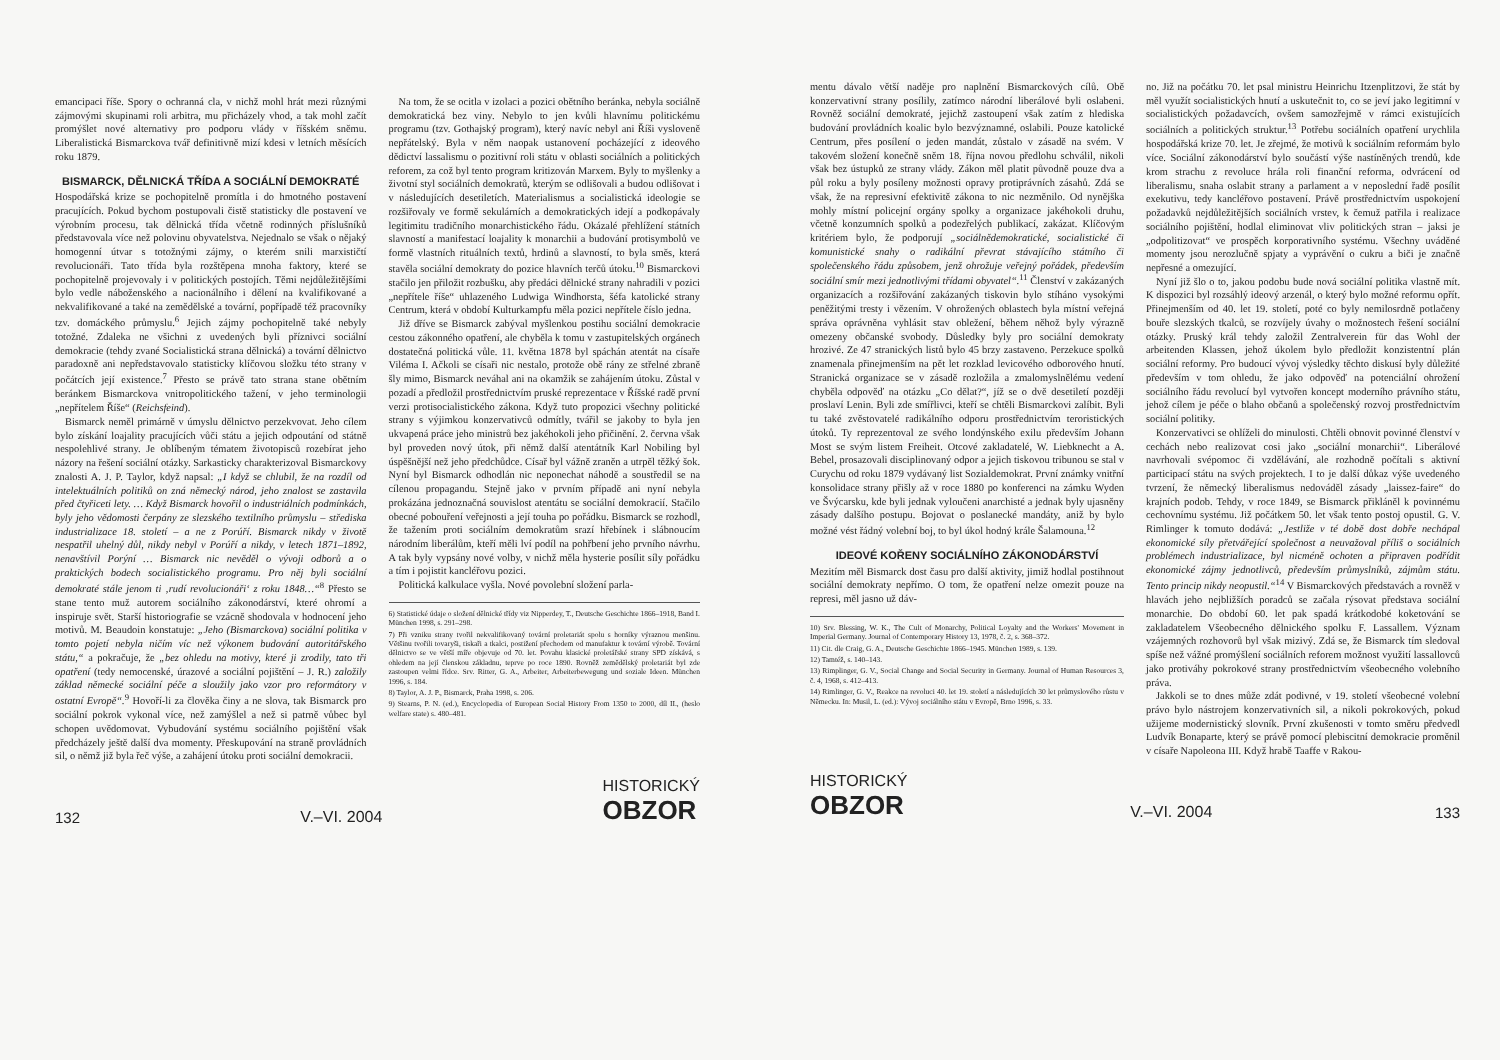emancipaci říše. Spory o ochranná cla, v nichž mohl hrát mezi různými zájmovými skupinami roli arbitra, mu přicházely vhod, a tak mohl začít promýšlet nové alternativy pro podporu vlády v říšském sněmu. Liberalistická Bismarckova tvář definitivně mizí kdesi v letních měsících roku 1879.
BISMARCK, DĚLNICKÁ TŘÍDA A SOCIÁLNÍ DEMOKRATÉ
Hospodářská krize se pochopitelně promítla i do hmotného postavení pracujících. Pokud bychom postupovali čistě statisticky dle postavení ve výrobním procesu, tak dělnická třída včetně rodinných příslušníků představovala více než polovinu obyvatelstva. Nejednalo se však o nějaký homogenní útvar s totožnými zájmy, o kterém snili marxističtí revolucionáři. Tato třída byla rozštěpena mnoha faktory, které se pochopitelně projevovaly i v politických postojích. Těmi nejdůležitějšími bylo vedle náboženského a nacionálního i dělení na kvalifikované a nekvalifikované a také na zemědělské a tovární, popřípadě též pracovníky tzv. domáckého průmyslu.<sup>6</sup> Jejich zájmy pochopitelně také nebyly totožné. Zdaleka ne všichni z uvedených byli příznivci sociální demokracie (tehdy zvané Socialistická strana dělnická) a tovární dělnictvo paradoxně ani nepředstavovalo statisticky klíčovou složku této strany v počátcích její existence.<sup>7</sup> Přesto se právě tato strana stane obětním beránkem Bismarckova vnitropolitického tažení, v jeho terminologii „nepřítelem Říše“ (Reichsfeind).
Bismarck neměl primárně v úmyslu dělnictvo perzekvovat. Jeho cílem bylo získání loajality pracujících vůči státu a jejich odpoutání od státně nespolehlivé strany. Je oblíbeným tématem životopisců rozebírat jeho názory na řešení sociální otázky. Sarkasticky charakterizoval Bismarckovy znalosti A. J. P. Taylor, když napsal: „I když se chlubil, že na rozdíl od intelektuálních politiků on zná německý národ, jeho znalost se zastavila před čtyřiceti lety. … Když Bismarck hovořil o industriálních podmínkách, byly jeho vědomosti čerpány ze slezského textilního průmyslu – střediska industrializace 18. století – a ne z Porúří. Bismarck nikdy v životě nespatřil uhelný důl, nikdy nebyl v Porúří a nikdy, v letech 1871–1892, nenavštívil Porýní … Bismarck nic nevěděl o vývoji odborů a o praktických bodech socialistického programu. Pro něj byli sociální demokraté stále jenom ti ‚rudí revolucionáři‘ z roku 1848…“<sup>8</sup> Přesto se stane tento muž autorem sociálního zákonodárství, které ohromí a inspiruje svět. Starší historiografie se vzácně shodovala v hodnocení jeho motivů. M. Beaudoin konstatuje: „Jeho (Bismarckova) sociální politika v tomto pojetí nebyla ničím víc než výkonem budování autoritářského státu,“ a pokračuje, že „bez ohledu na motivy, které ji zrodily, tato tři opatření (tedy nemocenské, úrazové a sociální pojištění – J. R.) založily základ německé sociální péče a sloužily jako vzor pro reformátory v ostatní Evropě“.<sup>9</sup> Hovoří-li za člověka činy a ne slova, tak Bismarck pro sociální pokrok vykonal více, než zamýšlel a než si patrně vůbec byl schopen uvědomovat. Vybudování systému sociálního pojištění však předcházely ještě další dva momenty. Přeskupování na straně provládních sil, o němž již byla řeč výše, a zahájení útoku proti sociální demokracii.
Na tom, že se ocitla v izolaci a pozici obětního beránka, nebyla sociálně demokratická bez viny. Nebylo to jen kvůli hlavnímu politickému programu (tzv. Gothajský program), který navíc nebyl ani Říši vysloveně nepřátelský. Byla v něm naopak ustanovení pocházející z ideového dědictví lassalismu o pozitivní roli státu v oblasti sociálních a politických reforem, za což byl tento program kritizován Marxem. Byly to myšlenky a životní styl sociálních demokratů, kterým se odlišovali a budou odlišovat i v následujících desetiletích. Materialismus a socialistická ideologie se rozšiřovaly ve formě sekulárních a demokratických idejí a podkopávaly legitimitu tradičního monarchistického řádu. Okázalé přehlížení státních slavností a manifestací loajality k monarchii a budování protisymbolů ve formě vlastních rituálních textů, hrdinů a slavností, to byla směs, která stavěla sociální demokraty do pozice hlavních terčů útoku.<sup>10</sup> Bismarckovi stačilo jen přiložit rozbušku, aby předáci dělnické strany nahradili v pozici „nepřítele říše“ uhlazeného Ludwiga Windhorsta, šéfa katolické strany Centrum, která v období Kulturkampfu měla pozici nepřítele číslo jedna.
Již dříve se Bismarck zabýval myšlenkou postihu sociální demokracie cestou zákonného opatření, ale chyběla k tomu v zastupitelských orgánech dostatečná politická vůle. 11. května 1878 byl spáchán atentát na císaře Viléma I. Ačkoli se císaři nic nestalo, protože obě rány ze střelné zbraně šly mimo, Bismarck neváhal ani na okamžik se zahájením útoku. Zůstal v pozadí a předložil prostřednictvím pruské reprezentace v Říšské radě první verzi protisocialistického zákona. Když tuto propozici všechny politické strany s výjimkou konzervativců odmítly, tvářil se jakoby to byla jen ukvapená práce jeho ministrů bez jakéhokoli jeho přičinění. 2. června však byl proveden nový útok, při němž další atentátník Karl Nobiling byl úspěšnější než jeho předchůdce. Císař byl vážně zraněn a utrpěl těžký šok. Nyní byl Bismarck odhodlán nic neponechat náhodě a soustředil se na cílenou propagandu. Stejně jako v prvním případě ani nyní nebyla prokázána jednoznačná souvislost atentátu se sociální demokracií. Stačilo obecné pobouření veřejnosti a její touha po pořádku. Bismarck se rozhodl, že tažením proti sociálním demokratům srazí hřebínek i slábnoucím národním liberálům, kteří měli lví podíl na pohřbení jeho prvního návrhu. A tak byly vypsány nové volby, v nichž měla hysterie posílit síly pořádku a tím i pojistit kancléřovu pozici.
Politická kalkulace vyšla. Nové povolební složení parla-
6) Statistické údaje o složení dělnické třídy viz Nipperdey, T., Deutsche Geschichte 1866–1918, Band I. München 1998, s. 291–298.
7) Při vzniku strany tvořil nekvalifikovaný tovární proletariát spolu s horníky výraznou menšinu. Většinu tvořili tovaryši, tiskaři a tkalci, posti­žení přechodem od manufaktur k tovární výrobě. Tovární dělnictvo se ve větší míře objevuje od 70. let. Povahu klasické proletářské strany SPD získává, s ohledem na její členskou základnu, teprve po roce 1890. Rovněž zemědělský proletariát byl zde zastoupen velmi řídce. Srv. Ritter, G. A., Arbeiter, Arbeiterbewegung und soziale Ideen. München 1996, s. 184.
8) Taylor, A. J. P., Bismarck, Praha 1998, s. 206.
9) Stearns, P. N. (ed.), Encyclopedia of European Social History From 1350 to 2000, díl II., (heslo welfare state) s. 480–481.
132 V.–VI. 2004 HISTORICKÝ
OBZOR
mentu dávalo větší naděje pro naplnění Bismarckových cílů. Obě konzervativní strany posílily, zatímco národní liberálové byli oslabeni. Rovněž sociální demokraté, jejichž zastoupení však zatím z hlediska budování provládních koalic bylo bezvýznamné, oslabili. Pouze katolické Centrum, přes posílení o jeden mandát, zůstalo v zásadě na svém. V takovém složení konečně sněm 18. října novou předlohu schválil, nikoli však bez ústupků ze strany vlády. Zákon měl platit původně pouze dva a půl roku a byly posíleny možnosti opravy protiprávních zásahů. Zdá se však, že na represivní efektivitě zákona to nic nezměnilo. Od nynějška mohly místní policejní orgány spolky a organizace jakéhokoli druhu, včetně konzumních spolků a podezřelých publikací, zakázat. Klíčovým kritériem bylo, že podporují „sociálnědemokratické, socialistické či komunistické snahy o radikální převrat stávajícího státního či společenského řádu způsobem, jenž ohrožuje veřejný pořádek, především sociální smír mezi jednotlivými třídami obyvatel“.<sup>11</sup> Členství v zakázaných organizacích a rozšiřování zakázaných tiskovin bylo stíháno vysokými peněžitými tresty i vězením. V ohrožených oblastech byla místní veřejná správa oprávněna vyhlásit stav obležení, během něhož byly výrazně omezeny občanské svobody. Důsledky byly pro sociální demokraty hrozivé. Ze 47 stranických listů bylo 45 brzy zastaveno. Perzekuce spolků znamenala přinejmenším na pět let rozklad levicového odborového hnutí. Stranická organizace se v zásadě rozložila a zmalomyslnělému vedení chyběla odpověď na otázku „Co dělat?“, jíž se o dvě desetiletí později proslaví Lenin. Byli zde smířlivci, kteří se chtěli Bismarckovi zalíbit. Byli tu také zvěstovatelé radikálního odporu prostřednictvím teroristických útoků. Ty reprezentoval ze svého londýnského exilu především Johann Most se svým listem Freiheit. Otcové zakladatelé, W. Liebknecht a A. Bebel, prosazovali disciplinovaný odpor a jejich tiskovou tribunou se stal v Curychu od roku 1879 vydávaný list Sozialdemokrat. První známky vnitřní konsolidace strany přišly až v roce 1880 po konferenci na zámku Wyden ve Švýcarsku, kde byli jednak vyloučeni anarchisté a jednak byly ujasněny zásady dalšího postupu. Bojovat o poslanecké mandáty, aniž by bylo možné vést řádný volební boj, to byl úkol hodný krále Šalamouna.<sup>12</sup>
IDEOVÉ KOŘENY SOCIÁLNÍHO ZÁKONODÁRSTVÍ
Mezitím měl Bismarck dost času pro další aktivity, jimiž hodlal postihnout sociální demokraty nepřímo. O tom, že opatření nelze omezit pouze na represi, měl jasno už dáv-
10) Srv. Blessing, W. K., The Cult of Monarchy, Political Loyalty and the Workers' Movement in Imperial Germany. Journal of Contemporary History 13, 1978, č. 2, s. 368–372.
11) Cit. dle Craig, G. A., Deutsche Geschichte 1866–1945. München 1989, s. 139.
12) Tamtéž, s. 140–143.
13) Rimplinger, G. V., Social Change and Social Security in Germany. Journal of Human Resources 3, č. 4, 1968, s. 412–413.
14) Rimlinger, G. V., Reakce na revoluci 40. let 19. století a následujících 30 let průmyslového růstu v Německu. In: Musil, L. (ed.): Vývoj sociálního státu v Evropě, Brno 1996, s. 33.
no. Již na počátku 70. let psal ministru Heinrichu Itzenplitzovi, že stát by měl využít socialistických hnutí a uskutečnit to, co se jeví jako legitimní v socialistických požadavcích, ovšem samozřejmě v rámci existujících sociálních a politických struktur.<sup>13</sup> Potřebu sociálních opatření urychlila hospodářská krize 70. let. Je zřejmé, že motivů k sociálním reformám bylo více. Sociální zákonodárství bylo součástí výše nastíněných trendů, kde krom strachu z revoluce hrála roli finanční reforma, odvrácení od liberalismu, snaha oslabit strany a parlament a v neposlední řadě posílit exekutivu, tedy kancléřovo postavení. Právě prostřednictvím uspokojení požadavků nejdůležitějších sociálních vrstev, k čemuž patřila i realizace sociálního pojištění, hodlal eliminovat vliv politických stran – jaksi je „odpolitizovat“ ve prospěch korporativního systému. Všechny uváděné momenty jsou nerozlučně spjaty a vyprávění o cukru a biči je značně nepřesné a omezující.
Nyní již šlo o to, jakou podobu bude nová sociální politika vlastně mít. K dispozici byl rozsáhlý ideový arzenál, o který bylo možné reformu opřít. Přinejmenším od 40. let 19. století, poté co byly nemilosrdně potlačeny bouře slezských tkalců, se rozvíjely úvahy o možnostech řešení sociální otázky. Pruský král tehdy založil Zentralverein für das Wohl der arbeitenden Klassen, jehož úkolem bylo předložit konzistentní plán sociální reformy. Pro budoucí vývoj výsledky těchto diskusí byly důležité především v tom ohledu, že jako odpověď na potenciální ohrožení sociálního řádu revolucí byl vytvořen koncept moderního právního státu, jehož cílem je péče o blaho občanů a společenský rozvoj prostřednictvím sociální politiky.
Konzervativci se ohlíželi do minulosti. Chtěli obnovit povinné členství v cechách nebo realizovat cosi jako „sociální monarchii“. Liberálové navrhovali svépomoc či vzdělávání, ale rozhodně počítali s aktivní participací státu na svých projektech. I to je další důkaz výše uvedeného tvrzení, že německý liberalismus nedováděl zásady „laissez-faire“ do krajních podob. Tehdy, v roce 1849, se Bismarck přikláněl k povinnému cechovnímu systému. Již počátkem 50. let však tento postoj opustil. G. V. Rimlinger k tomuto dodává: „Jestliže v té době dost dobře nechápal ekonomické síly přetvářející společnost a neuvažoval příliš o sociálních problémech industrializace, byl nicméně ochoten a připraven podřídit ekonomické zájmy jednotlivců, především průmyslníků, zájmům státu. Tento princip nikdy neopustil.“<sup>14</sup> V Bismarckových představách a rovněž v hlavách jeho nejbližších poradců se začala rýsovat představa sociální monarchie. Do období 60. let pak spadá krátkodobé koketování se zakladatelem Všeobecného dělnického spolku F. Lassallem. Význam vzájemných rozhovorů byl však mizivý. Zdá se, že Bismarck tím sledoval spíše než vážné promýšlení sociálních reforem možnost využití lassallovců jako protiváhy pokrokové strany prostřednictvím všeobecného volebního práva.
Jakkoli se to dnes může zdát podivné, v 19. století všeobecné volební právo bylo nástrojem konzervativních sil, a nikoli pokrokových, pokud užijeme modernistický slovník. První zkušenosti v tomto směru předvedl Ludvík Bonaparte, který se právě pomocí plebiscitní demokracie proměnil v císaře Napoleona III. Když hrabě Taaffe v Rakou-
HISTORICKÝ
OBZOR V.–VI. 2004 133